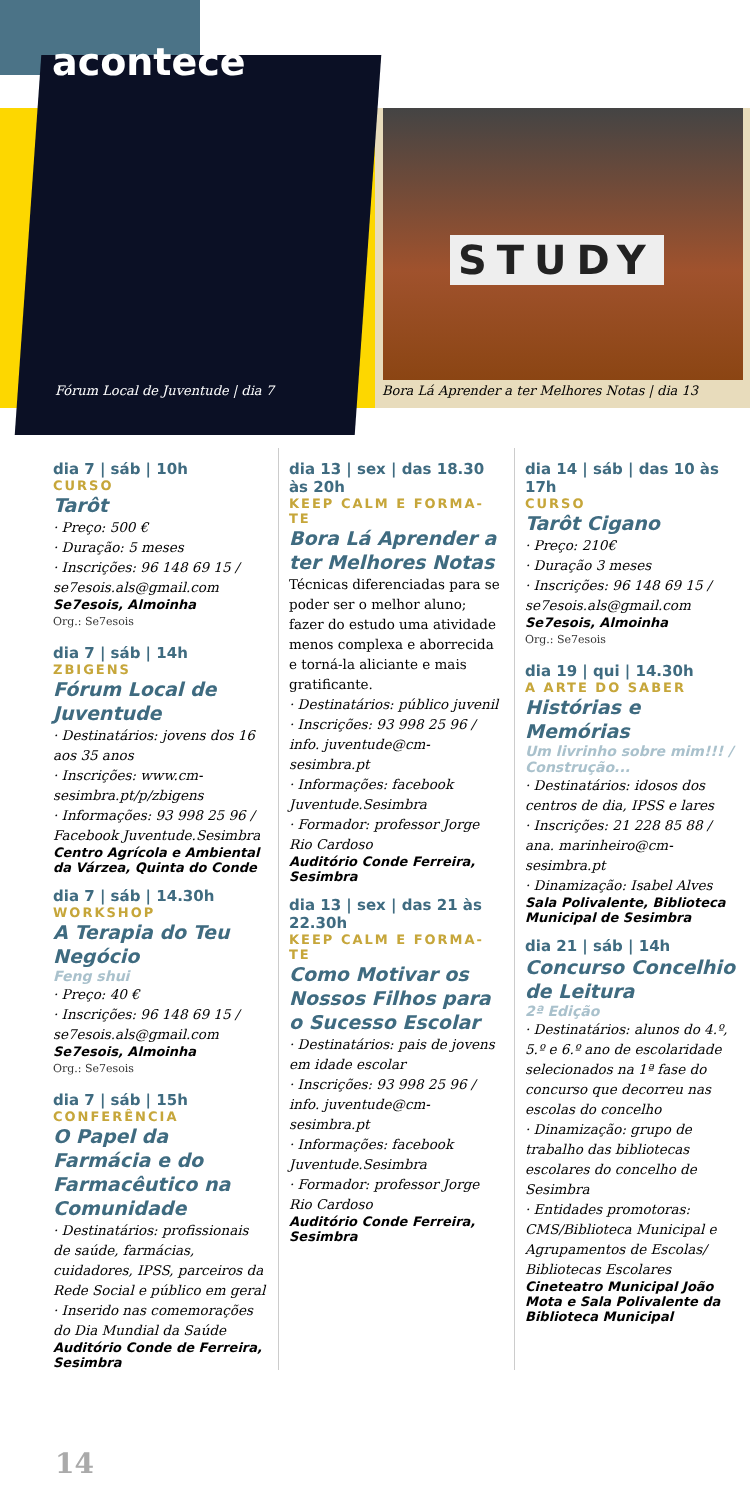STUDY
acontece
Fórum Local de Juventude | dia 7
Bora Lá Aprender a ter Melhores Notas | dia 13
dia 7 | sáb | 10h
CURSO
Tarôt
· Preço: 500 €
· Duração: 5 meses
· Inscrições: 96 148 69 15 / se7esois.als@gmail.com
Se7esois, Almoinha
Org.: Se7esois
dia 7 | sáb | 14h
ZBIGENS
Fórum Local de Juventude
· Destinatários: jovens dos 16 aos 35 anos
· Inscrições: www.cm-sesimbra.pt/p/zbigens
· Informações: 93 998 25 96 / Facebook Juventude.Sesimbra
Centro Agrícola e Ambiental da Várzea, Quinta do Conde
dia 7 | sáb | 14.30h
WORKSHOP
A Terapia do Teu Negócio
Feng shui
· Preço: 40 €
· Inscrições: 96 148 69 15 / se7esois.als@gmail.com
Se7esois, Almoinha
Org.: Se7esois
dia 7 | sáb | 15h
CONFERÊNCIA
O Papel da Farmácia e do Farmacêutico na Comunidade
· Destinatários: profissionais de saúde, farmácias, cuidadores, IPSS, parceiros da Rede Social e público em geral
· Inserido nas comemorações do Dia Mundial da Saúde
Auditório Conde de Ferreira, Sesimbra
dia 13 | sex | das 18.30 às 20h
KEEP CALM E FORMA-TE
Bora Lá Aprender a ter Melhores Notas
Técnicas diferenciadas para se poder ser o melhor aluno; fazer do estudo uma atividade menos complexa e aborrecida e torná-la aliciante e mais gratificante.
· Destinatários: público juvenil
· Inscrições: 93 998 25 96 / info. juventude@cm-sesimbra.pt
· Informações: facebook Juventude.Sesimbra
· Formador: professor Jorge Rio Cardoso
Auditório Conde Ferreira, Sesimbra
dia 13 | sex | das 21 às 22.30h
KEEP CALM E FORMA-TE
Como Motivar os Nossos Filhos para o Sucesso Escolar
· Destinatários: pais de jovens em idade escolar
· Inscrições: 93 998 25 96 / info. juventude@cm-sesimbra.pt
· Informações: facebook Juventude.Sesimbra
· Formador: professor Jorge Rio Cardoso
Auditório Conde Ferreira, Sesimbra
dia 14 | sáb | das 10 às 17h
CURSO
Tarôt Cigano
· Preço: 210€
· Duração 3 meses
· Inscrições: 96 148 69 15 / se7esois.als@gmail.com
Se7esois, Almoinha
Org.: Se7esois
dia 19 | qui | 14.30h
A ARTE DO SABER
Histórias e Memórias
Um livrinho sobre mim!!! / Construção...
· Destinatários: idosos dos centros de dia, IPSS e lares
· Inscrições: 21 228 85 88 / ana. marinheiro@cm-sesimbra.pt
· Dinamização: Isabel Alves
Sala Polivalente, Biblioteca Municipal de Sesimbra
dia 21 | sáb | 14h
Concurso Concelhio de Leitura
2ª Edição
· Destinatários: alunos do 4.º, 5.º e 6.º ano de escolaridade selecionados na 1ª fase do concurso que decorreu nas escolas do concelho
· Dinamização: grupo de trabalho das bibliotecas escolares do concelho de Sesimbra
· Entidades promotoras: CMS/Biblioteca Municipal e Agrupamentos de Escolas/ Bibliotecas Escolares
Cineteatro Municipal João Mota e Sala Polivalente da Biblioteca Municipal
14